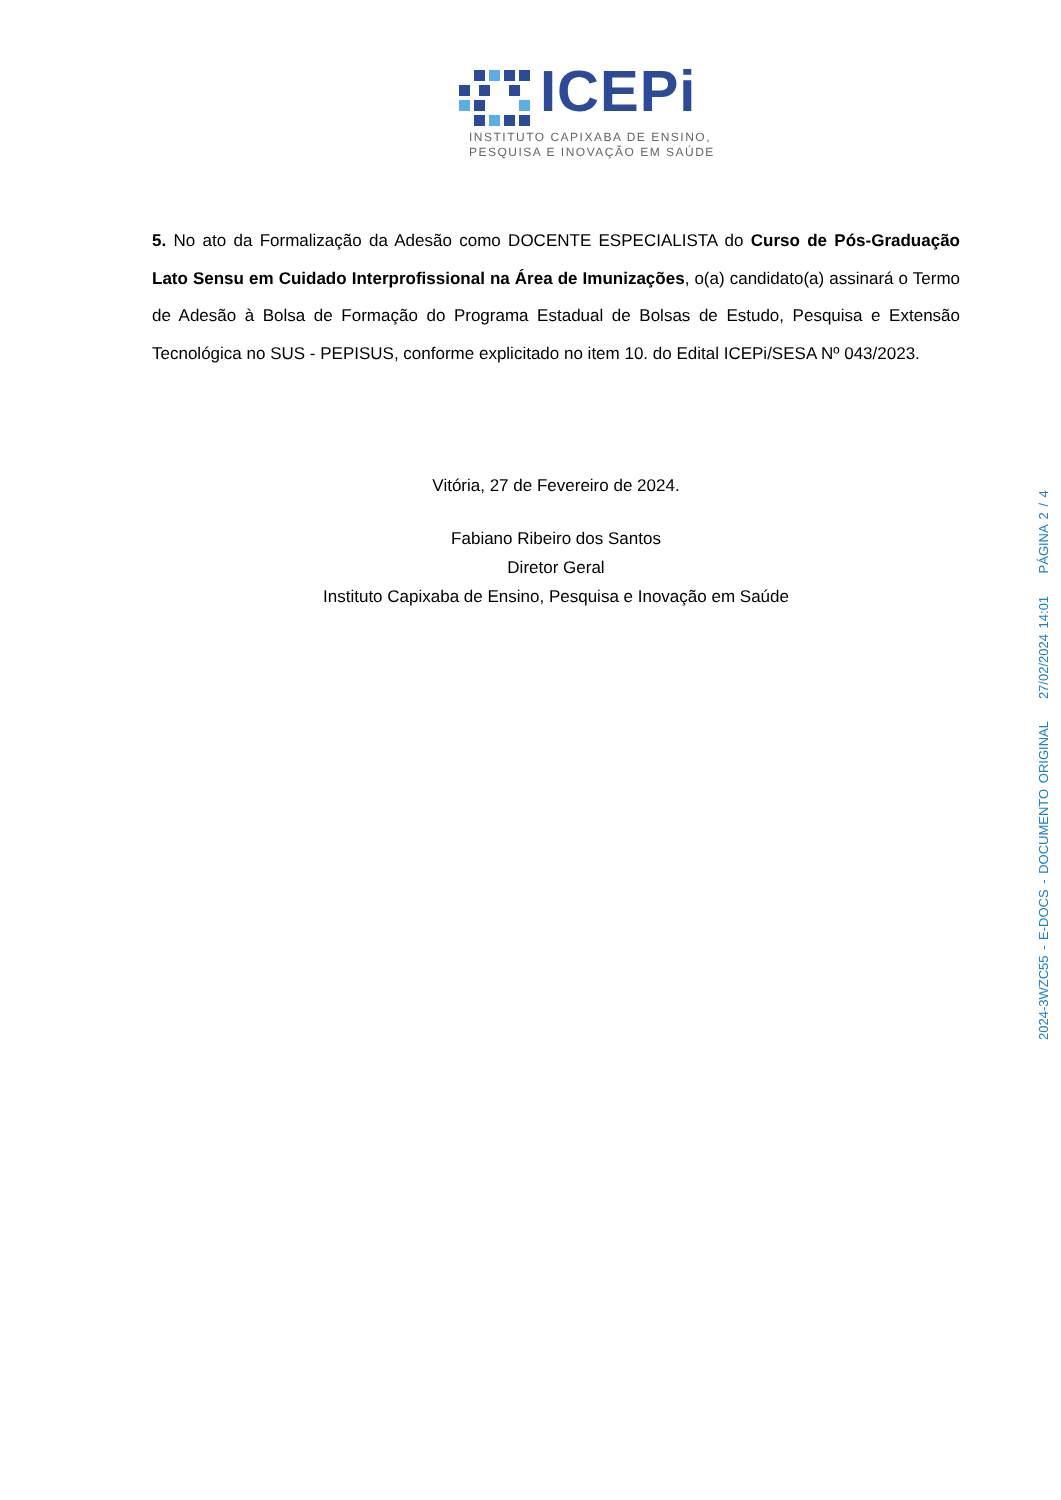ICEPi
INSTITUTO CAPIXABA DE ENSINO,
PESQUISA E INOVAÇÃO EM SAÚDE
5. No ato da Formalização da Adesão como DOCENTE ESPECIALISTA do Curso de Pós-Graduação Lato Sensu em Cuidado Interprofissional na Área de Imunizações, o(a) candidato(a) assinará o Termo de Adesão à Bolsa de Formação do Programa Estadual de Bolsas de Estudo, Pesquisa e Extensão Tecnológica no SUS - PEPISUS, conforme explicitado no item 10. do Edital ICEPi/SESA Nº 043/2023.
Vitória, 27 de Fevereiro de 2024.
Fabiano Ribeiro dos Santos
Diretor Geral
Instituto Capixaba de Ensino, Pesquisa e Inovação em Saúde
2024-3WZC55 - E-DOCS - DOCUMENTO ORIGINAL 27/02/2024 14:01 PÁGINA 2 / 4